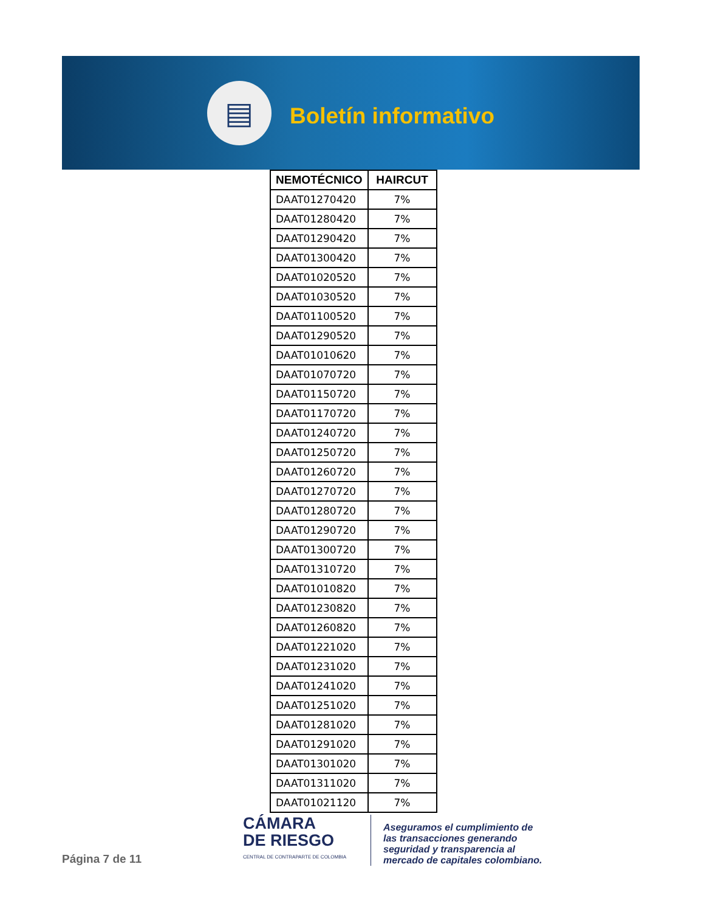▤
Boletín informativo
| NEMOTÉCNICO | HAIRCUT |
| --- | --- |
| DAAT01270420 | 7% |
| DAAT01280420 | 7% |
| DAAT01290420 | 7% |
| DAAT01300420 | 7% |
| DAAT01020520 | 7% |
| DAAT01030520 | 7% |
| DAAT01100520 | 7% |
| DAAT01290520 | 7% |
| DAAT01010620 | 7% |
| DAAT01070720 | 7% |
| DAAT01150720 | 7% |
| DAAT01170720 | 7% |
| DAAT01240720 | 7% |
| DAAT01250720 | 7% |
| DAAT01260720 | 7% |
| DAAT01270720 | 7% |
| DAAT01280720 | 7% |
| DAAT01290720 | 7% |
| DAAT01300720 | 7% |
| DAAT01310720 | 7% |
| DAAT01010820 | 7% |
| DAAT01230820 | 7% |
| DAAT01260820 | 7% |
| DAAT01221020 | 7% |
| DAAT01231020 | 7% |
| DAAT01241020 | 7% |
| DAAT01251020 | 7% |
| DAAT01281020 | 7% |
| DAAT01291020 | 7% |
| DAAT01301020 | 7% |
| DAAT01311020 | 7% |
| DAAT01021120 | 7% |
Página 7 de 11
CÁMARA
DE RIESGO
CENTRAL DE CONTRAPARTE DE COLOMBIA
Aseguramos el cumplimiento de
las transacciones generando
seguridad y transparencia al
mercado de capitales colombiano.